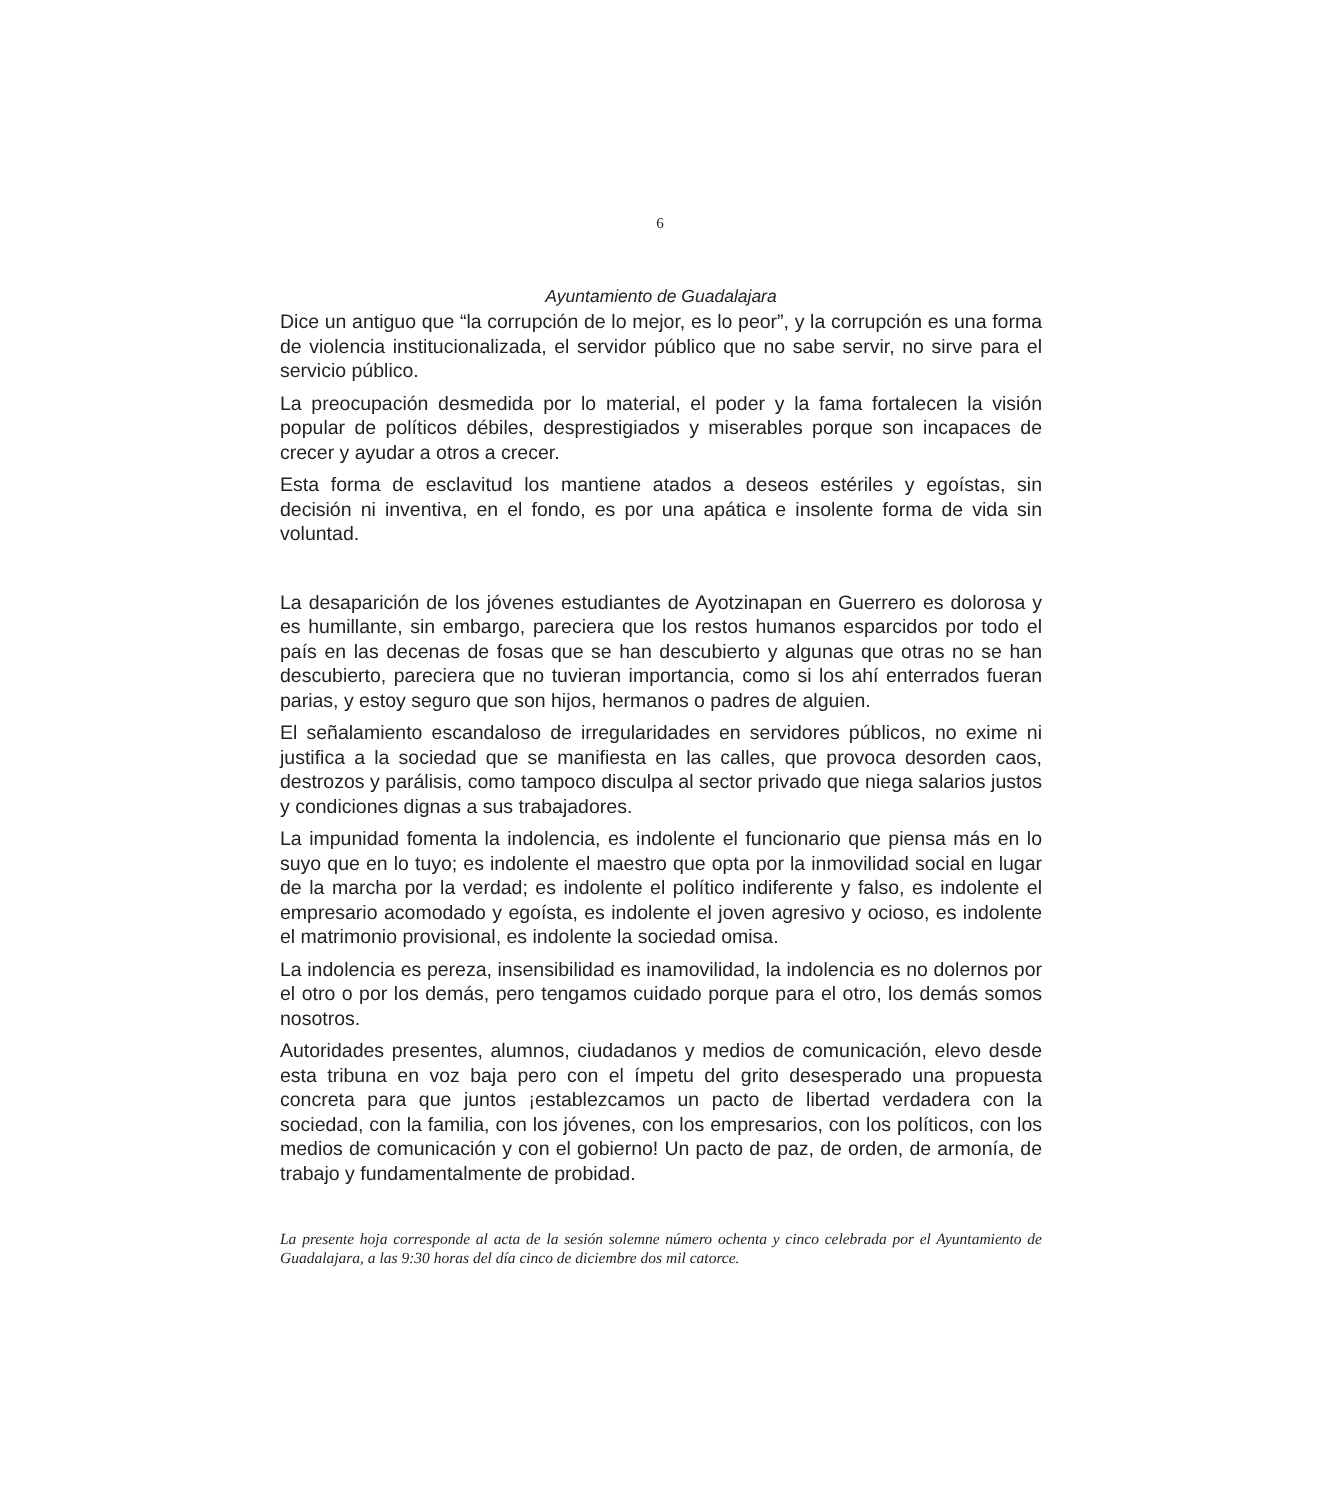6
Ayuntamiento de Guadalajara
Dice un antiguo que “la corrupción de lo mejor, es lo peor”, y la corrupción es una forma de violencia institucionalizada, el servidor público que no sabe servir, no sirve para el servicio público.
La preocupación desmedida por lo material, el poder y la fama fortalecen la visión popular de políticos débiles, desprestigiados y miserables porque son incapaces de crecer y ayudar a otros a crecer.
Esta forma de esclavitud los mantiene atados a deseos estériles y egoístas, sin decisión ni inventiva, en el fondo, es por una apática e insolente forma de vida sin voluntad.
La desaparición de los jóvenes estudiantes de Ayotzinapan en Guerrero es dolorosa y es humillante, sin embargo, pareciera que los restos humanos esparcidos por todo el país en las decenas de fosas que se han descubierto y algunas que otras no se han descubierto, pareciera que no tuvieran importancia, como si los ahí enterrados fueran parias, y estoy seguro que son hijos, hermanos o padres de alguien.
El señalamiento escandaloso de irregularidades en servidores públicos, no exime ni justifica a la sociedad que se manifiesta en las calles, que provoca desorden caos, destrozos y parálisis, como tampoco disculpa al sector privado que niega salarios justos y condiciones dignas a sus trabajadores.
La impunidad fomenta la indolencia, es indolente el funcionario que piensa más en lo suyo que en lo tuyo; es indolente el maestro que opta por la inmovilidad social en lugar de la marcha por la verdad; es indolente el político indiferente y falso, es indolente el empresario acomodado y egoísta, es indolente el joven agresivo y ocioso, es indolente el matrimonio provisional, es indolente la sociedad omisa.
La indolencia es pereza, insensibilidad es inamovilidad, la indolencia es no dolernos por el otro o por los demás, pero tengamos cuidado porque para el otro, los demás somos nosotros.
Autoridades presentes, alumnos, ciudadanos y medios de comunicación, elevo desde esta tribuna en voz baja pero con el ímpetu del grito desesperado una propuesta concreta para que juntos ¡establezcamos un pacto de libertad verdadera con la sociedad, con la familia, con los jóvenes, con los empresarios, con los políticos, con los medios de comunicación y con el gobierno! Un pacto de paz, de orden, de armonía, de trabajo y fundamentalmente de probidad.
La presente hoja corresponde al acta de la sesión solemne número ochenta y cinco celebrada por el Ayuntamiento de Guadalajara, a las 9:30 horas del día cinco de diciembre dos mil catorce.